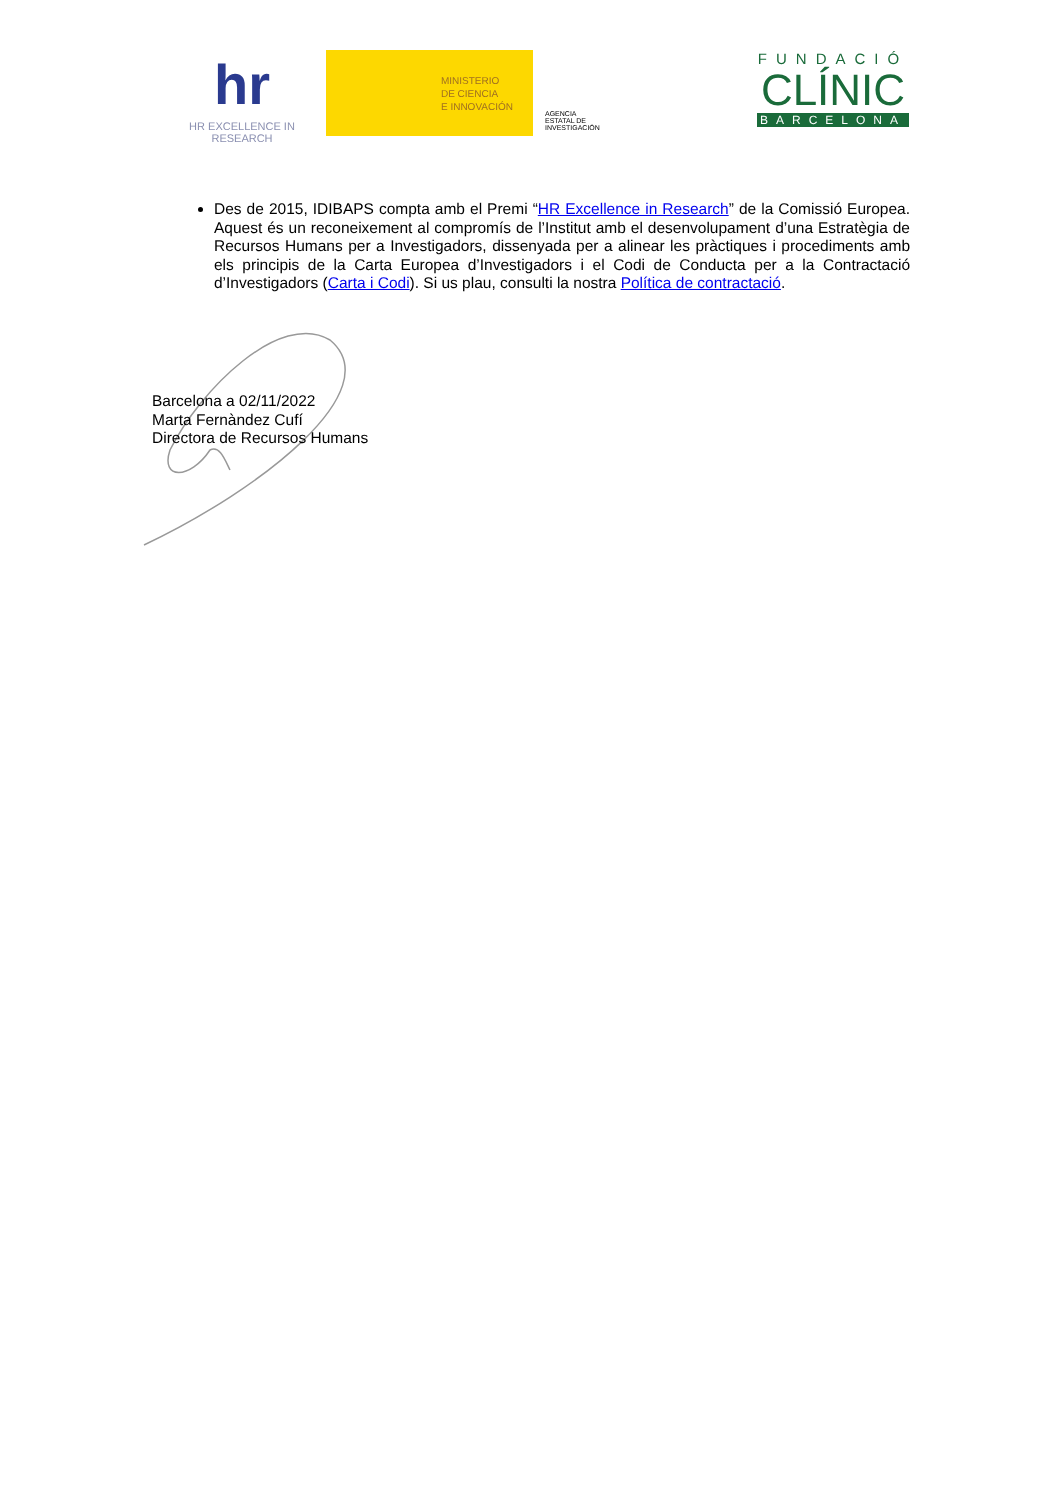hr
HR EXCELLENCE IN RESEARCH
MINISTERIO
DE CIENCIA
E INNOVACIÓN
AGENCIA
ESTATAL DE
INVESTIGACIÓN
FUNDACIÓ
CLÍNIC
BARCELONA
Des de 2015, IDIBAPS compta amb el Premi “HR Excellence in Research” de la Comissió Europea. Aquest és un reconeixement al compromís de l’Institut amb el desenvolupament d’una Estratègia de Recursos Humans per a Investigadors, dissenyada per a alinear les pràctiques i procediments amb els principis de la Carta Europea d’Investigadors i el Codi de Conducta per a la Contractació d’Investigadors (Carta i Codi). Si us plau, consulti la nostra Política de contractació.
Barcelona a 02/11/2022
Marta Fernàndez Cufí
Directora de Recursos Humans